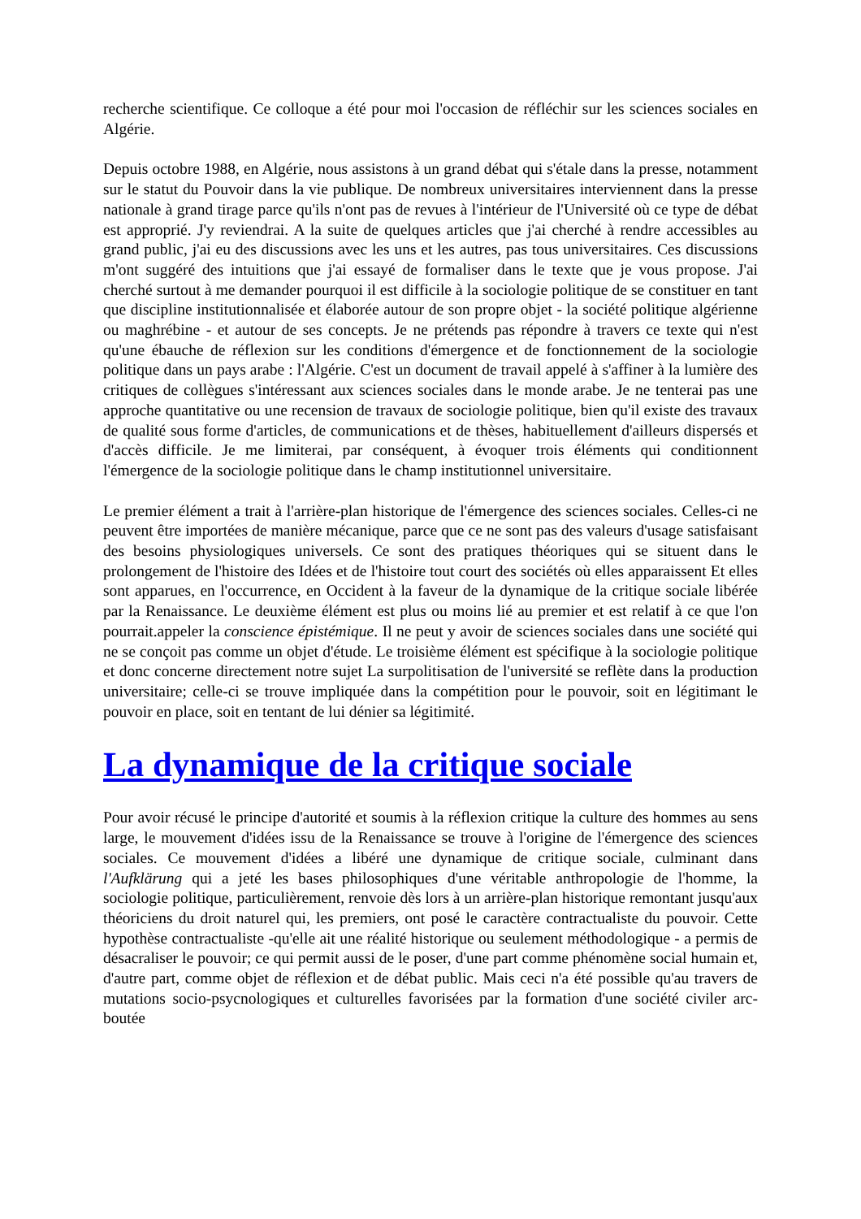recherche scientifique. Ce colloque a été pour moi l'occasion de réfléchir sur les sciences sociales en Algérie.
Depuis octobre 1988, en Algérie, nous assistons à un grand débat qui s'étale dans la presse, notamment sur le statut du Pouvoir dans la vie publique. De nombreux universitaires interviennent dans la presse nationale à grand tirage parce qu'ils n'ont pas de revues à l'intérieur de l'Université où ce type de débat est approprié. J'y reviendrai. A la suite de quelques articles que j'ai cherché à rendre accessibles au grand public, j'ai eu des discussions avec les uns et les autres, pas tous universitaires. Ces discussions m'ont suggéré des intuitions que j'ai essayé de formaliser dans le texte que je vous propose. J'ai cherché surtout à me demander pourquoi il est difficile à la sociologie politique de se constituer en tant que discipline institutionnalisée et élaborée autour de son propre objet - la société politique algérienne ou maghrébine - et autour de ses concepts. Je ne prétends pas répondre à travers ce texte qui n'est qu'une ébauche de réflexion sur les conditions d'émergence et de fonctionnement de la sociologie politique dans un pays arabe : l'Algérie. C'est un document de travail appelé à s'affiner à la lumière des critiques de collègues s'intéressant aux sciences sociales dans le monde arabe. Je ne tenterai pas une approche quantitative ou une recension de travaux de sociologie politique, bien qu'il existe des travaux de qualité sous forme d'articles, de communications et de thèses, habituellement d'ailleurs dispersés et d'accès difficile. Je me limiterai, par conséquent, à évoquer trois éléments qui conditionnent l'émergence de la sociologie politique dans le champ institutionnel universitaire.
Le premier élément a trait à l'arrière-plan historique de l'émergence des sciences sociales. Celles-ci ne peuvent être importées de manière mécanique, parce que ce ne sont pas des valeurs d'usage satisfaisant des besoins physiologiques universels. Ce sont des pratiques théoriques qui se situent dans le prolongement de l'histoire des Idées et de l'histoire tout court des sociétés où elles apparaissent Et elles sont apparues, en l'occurrence, en Occident à la faveur de la dynamique de la critique sociale libérée par la Renaissance. Le deuxième élément est plus ou moins lié au premier et est relatif à ce que l'on pourrait.appeler la conscience épistémique. Il ne peut y avoir de sciences sociales dans une société qui ne se conçoit pas comme un objet d'étude. Le troisième élément est spécifique à la sociologie politique et donc concerne directement notre sujet La surpolitisation de l'université se reflète dans la production universitaire; celle-ci se trouve impliquée dans la compétition pour le pouvoir, soit en légitimant le pouvoir en place, soit en tentant de lui dénier sa légitimité.
La dynamique de la critique sociale
Pour avoir récusé le principe d'autorité et soumis à la réflexion critique la culture des hommes au sens large, le mouvement d'idées issu de la Renaissance se trouve à l'origine de l'émergence des sciences sociales. Ce mouvement d'idées a libéré une dynamique de critique sociale, culminant dans l'Aufklärung qui a jeté les bases philosophiques d'une véritable anthropologie de l'homme, la sociologie politique, particulièrement, renvoie dès lors à un arrière-plan historique remontant jusqu'aux théoriciens du droit naturel qui, les premiers, ont posé le caractère contractualiste du pouvoir. Cette hypothèse contractualiste -qu'elle ait une réalité historique ou seulement méthodologique - a permis de désacraliser le pouvoir; ce qui permit aussi de le poser, d'une part comme phénomène social humain et, d'autre part, comme objet de réflexion et de débat public. Mais ceci n'a été possible qu'au travers de mutations socio-psycnologiques et culturelles favorisées par la formation d'une société civiler arc-boutée